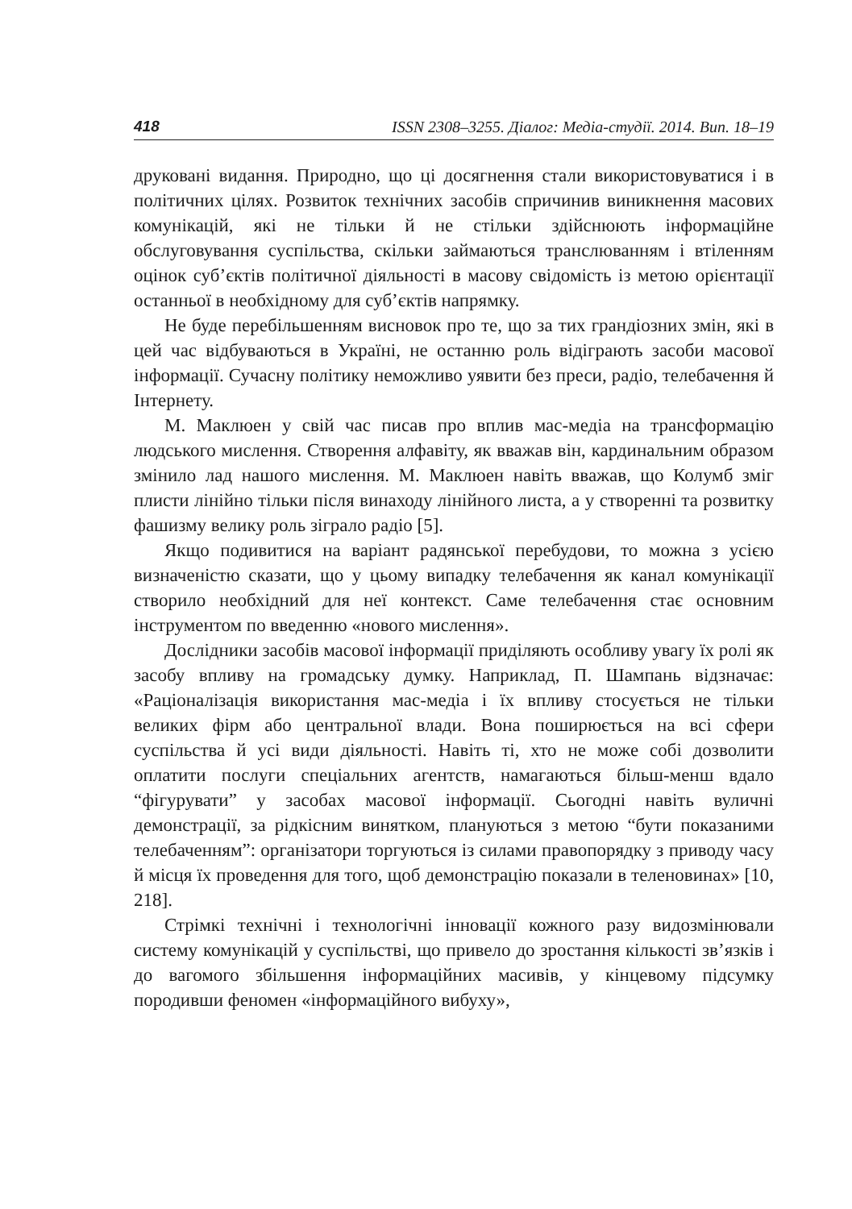418 ISSN 2308–3255. Діалог: Медіа-студії. 2014. Вип. 18–19
друковані видання. Природно, що ці досягнення стали використовуватися і в політичних цілях. Розвиток технічних засобів спричинив виникнення масових комунікацій, які не тільки й не стільки здійснюють інформаційне обслуговування суспільства, скільки займаються транслюванням і втіленням оцінок суб’єктів політичної діяльності в масову свідомість із метою орієнтації останньої в необхідному для суб’єктів напрямку.
Не буде перебільшенням висновок про те, що за тих грандіозних змін, які в цей час відбуваються в Україні, не останню роль відіграють засоби масової інформації. Сучасну політику неможливо уявити без преси, радіо, телебачення й Інтернету.
М. Маклюен у свій час писав про вплив мас-медіа на трансформацію людського мислення. Створення алфавіту, як вважав він, кардинальним образом змінило лад нашого мислення. М. Маклюен навіть вважав, що Колумб зміг плисти лінійно тільки після винаходу лінійного листа, а у створенні та розвитку фашизму велику роль зіграло радіо [5].
Якщо подивитися на варіант радянської перебудови, то можна з усією визначеністю сказати, що у цьому випадку телебачення як канал комунікації створило необхідний для неї контекст. Саме телебачення стає основним інструментом по введенню «нового мислення».
Дослідники засобів масової інформації приділяють особливу увагу їх ролі як засобу впливу на громадську думку. Наприклад, П. Шампань відзначає: «Раціоналізація використання мас-медіа і їх впливу стосується не тільки великих фірм або центральної влади. Вона поширюється на всі сфери суспільства й усі види діяльності. Навіть ті, хто не може собі дозволити оплатити послуги спеціальних агентств, намагаються більш-менш вдало “фігурувати” у засобах масової інформації. Сьогодні навіть вуличні демонстрації, за рідкісним винятком, плануються з метою “бути показаними телебаченням”: організатори торгуються із силами правопорядку з приводу часу й місця їх проведення для того, щоб демонстрацію показали в теленовинах» [10, 218].
Стрімкі технічні і технологічні інновації кожного разу видозмінювали систему комунікацій у суспільстві, що привело до зростання кількості зв’язків і до вагомого збільшення інформаційних масивів, у кінцевому підсумку породивши феномен «інформаційного вибуху»,